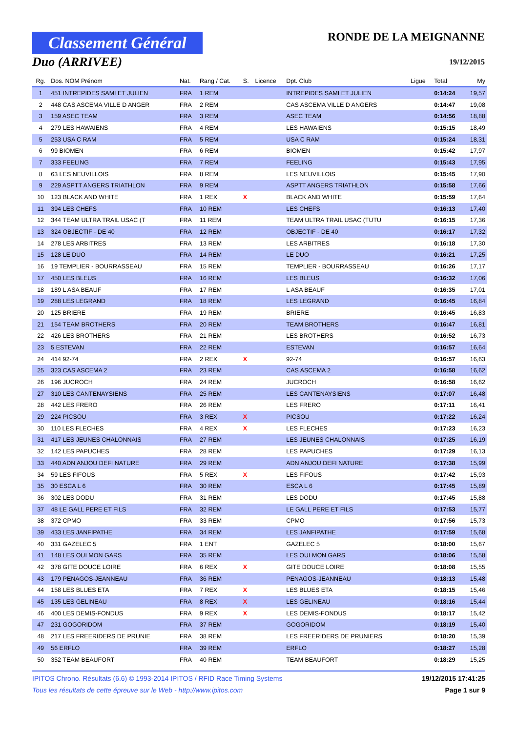Classement Général
Duo (ARRIVEE)
RONDE DE LA MEIGNANNE
19/12/2015
| Rg. | Dos. NOM Prénom | Nat. | Rang / Cat. | S. | Licence | Dpt. Club | Ligue | Total | My |
| --- | --- | --- | --- | --- | --- | --- | --- | --- | --- |
| 1 | 451 INTREPIDES SAMI ET JULIEN | FRA | 1 REM | | | INTREPIDES SAMI ET JULIEN | | 0:14:24 | 19,57 |
| 2 | 448 CAS ASCEMA VILLE D ANGER | FRA | 2 REM | | | CAS ASCEMA VILLE D ANGERS | | 0:14:47 | 19,08 |
| 3 | 159 ASEC TEAM | FRA | 3 REM | | | ASEC TEAM | | 0:14:56 | 18,88 |
| 4 | 279 LES HAWAIENS | FRA | 4 REM | | | LES HAWAIENS | | 0:15:15 | 18,49 |
| 5 | 253 USA C RAM | FRA | 5 REM | | | USA C RAM | | 0:15:24 | 18,31 |
| 6 | 99 BIOMEN | FRA | 6 REM | | | BIOMEN | | 0:15:42 | 17,97 |
| 7 | 333 FEELING | FRA | 7 REM | | | FEELING | | 0:15:43 | 17,95 |
| 8 | 63 LES NEUVILLOIS | FRA | 8 REM | | | LES NEUVILLOIS | | 0:15:45 | 17,90 |
| 9 | 229 ASPTT ANGERS TRIATHLON | FRA | 9 REM | | | ASPTT ANGERS TRIATHLON | | 0:15:58 | 17,66 |
| 10 | 123 BLACK AND WHITE | FRA | 1 REX | X | | BLACK AND WHITE | | 0:15:59 | 17,64 |
| 11 | 394 LES CHEFS | FRA | 10 REM | | | LES CHEFS | | 0:16:13 | 17,40 |
| 12 | 344 TEAM ULTRA TRAIL USAC (T | FRA | 11 REM | | | TEAM ULTRA TRAIL USAC (TUTU | | 0:16:15 | 17,36 |
| 13 | 324 OBJECTIF - DE 40 | FRA | 12 REM | | | OBJECTIF - DE 40 | | 0:16:17 | 17,32 |
| 14 | 278 LES ARBITRES | FRA | 13 REM | | | LES ARBITRES | | 0:16:18 | 17,30 |
| 15 | 128 LE DUO | FRA | 14 REM | | | LE DUO | | 0:16:21 | 17,25 |
| 16 | 19 TEMPLIER - BOURRASSEAU | FRA | 15 REM | | | TEMPLIER - BOURRASSEAU | | 0:16:26 | 17,17 |
| 17 | 450 LES BLEUS | FRA | 16 REM | | | LES BLEUS | | 0:16:32 | 17,06 |
| 18 | 189 L ASA BEAUF | FRA | 17 REM | | | L ASA BEAUF | | 0:16:35 | 17,01 |
| 19 | 288 LES LEGRAND | FRA | 18 REM | | | LES LEGRAND | | 0:16:45 | 16,84 |
| 20 | 125 BRIERE | FRA | 19 REM | | | BRIERE | | 0:16:45 | 16,83 |
| 21 | 154 TEAM BROTHERS | FRA | 20 REM | | | TEAM BROTHERS | | 0:16:47 | 16,81 |
| 22 | 426 LES BROTHERS | FRA | 21 REM | | | LES BROTHERS | | 0:16:52 | 16,73 |
| 23 | 5 ESTEVAN | FRA | 22 REM | | | ESTEVAN | | 0:16:57 | 16,64 |
| 24 | 414 92-74 | FRA | 2 REX | X | | 92-74 | | 0:16:57 | 16,63 |
| 25 | 323 CAS ASCEMA 2 | FRA | 23 REM | | | CAS ASCEMA 2 | | 0:16:58 | 16,62 |
| 26 | 196 JUCROCH | FRA | 24 REM | | | JUCROCH | | 0:16:58 | 16,62 |
| 27 | 310 LES CANTENAYSIENS | FRA | 25 REM | | | LES CANTENAYSIENS | | 0:17:07 | 16,48 |
| 28 | 442 LES FRERO | FRA | 26 REM | | | LES FRERO | | 0:17:11 | 16,41 |
| 29 | 224 PICSOU | FRA | 3 REX | X | | PICSOU | | 0:17:22 | 16,24 |
| 30 | 110 LES FLECHES | FRA | 4 REX | X | | LES FLECHES | | 0:17:23 | 16,23 |
| 31 | 417 LES JEUNES CHALONNAIS | FRA | 27 REM | | | LES JEUNES CHALONNAIS | | 0:17:25 | 16,19 |
| 32 | 142 LES PAPUCHES | FRA | 28 REM | | | LES PAPUCHES | | 0:17:29 | 16,13 |
| 33 | 440 ADN ANJOU DEFI NATURE | FRA | 29 REM | | | ADN ANJOU DEFI NATURE | | 0:17:38 | 15,99 |
| 34 | 59 LES FIFOUS | FRA | 5 REX | X | | LES FIFOUS | | 0:17:42 | 15,93 |
| 35 | 30 ESCA L 6 | FRA | 30 REM | | | ESCA L 6 | | 0:17:45 | 15,89 |
| 36 | 302 LES DODU | FRA | 31 REM | | | LES DODU | | 0:17:45 | 15,88 |
| 37 | 48 LE GALL PERE ET FILS | FRA | 32 REM | | | LE GALL PERE ET FILS | | 0:17:53 | 15,77 |
| 38 | 372 CPMO | FRA | 33 REM | | | CPMO | | 0:17:56 | 15,73 |
| 39 | 433 LES JANFIPATHE | FRA | 34 REM | | | LES JANFIPATHE | | 0:17:59 | 15,68 |
| 40 | 331 GAZELEC 5 | FRA | 1 ENT | | | GAZELEC 5 | | 0:18:00 | 15,67 |
| 41 | 148 LES OUI MON GARS | FRA | 35 REM | | | LES OUI MON GARS | | 0:18:06 | 15,58 |
| 42 | 378 GITE DOUCE LOIRE | FRA | 6 REX | X | | GITE DOUCE LOIRE | | 0:18:08 | 15,55 |
| 43 | 179 PENAGOS-JEANNEAU | FRA | 36 REM | | | PENAGOS-JEANNEAU | | 0:18:13 | 15,48 |
| 44 | 158 LES BLUES ETA | FRA | 7 REX | X | | LES BLUES ETA | | 0:18:15 | 15,46 |
| 45 | 135 LES GELINEAU | FRA | 8 REX | X | | LES GELINEAU | | 0:18:16 | 15,44 |
| 46 | 400 LES DEMIS-FONDUS | FRA | 9 REX | X | | LES DEMIS-FONDUS | | 0:18:17 | 15,42 |
| 47 | 231 GOGORIDOM | FRA | 37 REM | | | GOGORIDOM | | 0:18:19 | 15,40 |
| 48 | 217 LES FREERIDERS DE PRUNIE | FRA | 38 REM | | | LES FREERIDERS DE PRUNIERS | | 0:18:20 | 15,39 |
| 49 | 56 ERFLO | FRA | 39 REM | | | ERFLO | | 0:18:27 | 15,28 |
| 50 | 352 TEAM BEAUFORT | FRA | 40 REM | | | TEAM BEAUFORT | | 0:18:29 | 15,25 |
IPITOS Chrono. Résultats (6.6) © 1993-2014 IPITOS / RFID Race Timing Systems 19/12/2015 17:41:25
Tous les résultats de cette épreuve sur le Web - http://www.ipitos.com Page 1 sur 9